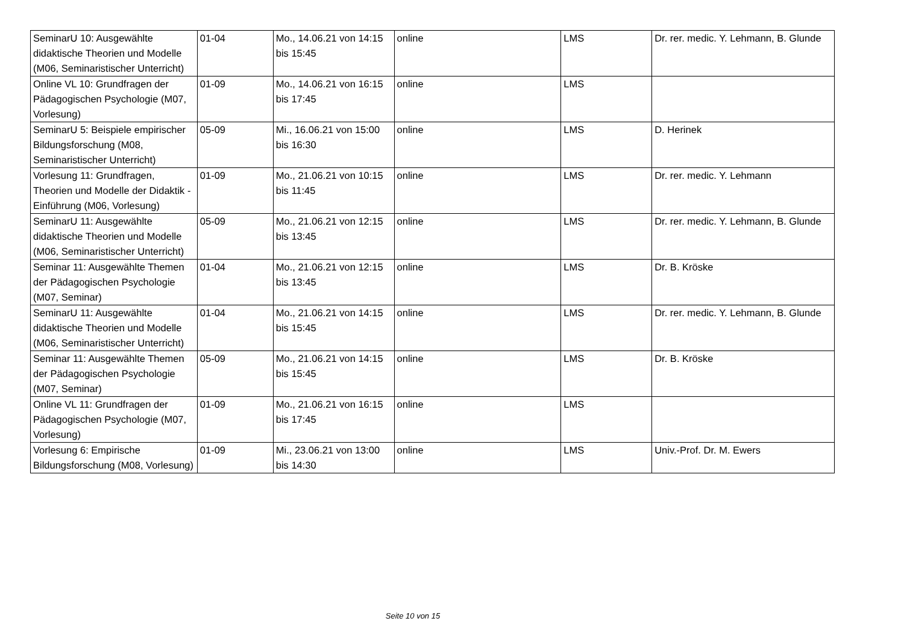| SeminarU 10: Ausgewählte didaktische Theorien und Modelle (M06, Seminaristischer Unterricht) | 01-04 | Mo., 14.06.21 von 14:15 bis 15:45 | online | LMS | Dr. rer. medic. Y. Lehmann, B. Glunde |
| Online VL 10: Grundfragen der Pädagogischen Psychologie (M07, Vorlesung) | 01-09 | Mo., 14.06.21 von 16:15 bis 17:45 | online | LMS | |
| SeminarU 5: Beispiele empirischer Bildungsforschung (M08, Seminaristischer Unterricht) | 05-09 | Mi., 16.06.21 von 15:00 bis 16:30 | online | LMS | D. Herinek |
| Vorlesung 11: Grundfragen, Theorien und Modelle der Didaktik - Einführung (M06, Vorlesung) | 01-09 | Mo., 21.06.21 von 10:15 bis 11:45 | online | LMS | Dr. rer. medic. Y. Lehmann |
| SeminarU 11: Ausgewählte didaktische Theorien und Modelle (M06, Seminaristischer Unterricht) | 05-09 | Mo., 21.06.21 von 12:15 bis 13:45 | online | LMS | Dr. rer. medic. Y. Lehmann, B. Glunde |
| Seminar 11: Ausgewählte Themen der Pädagogischen Psychologie (M07, Seminar) | 01-04 | Mo., 21.06.21 von 12:15 bis 13:45 | online | LMS | Dr. B. Kröske |
| SeminarU 11: Ausgewählte didaktische Theorien und Modelle (M06, Seminaristischer Unterricht) | 01-04 | Mo., 21.06.21 von 14:15 bis 15:45 | online | LMS | Dr. rer. medic. Y. Lehmann, B. Glunde |
| Seminar 11: Ausgewählte Themen der Pädagogischen Psychologie (M07, Seminar) | 05-09 | Mo., 21.06.21 von 14:15 bis 15:45 | online | LMS | Dr. B. Kröske |
| Online VL 11: Grundfragen der Pädagogischen Psychologie (M07, Vorlesung) | 01-09 | Mo., 21.06.21 von 16:15 bis 17:45 | online | LMS | |
| Vorlesung 6: Empirische Bildungsforschung (M08, Vorlesung) | 01-09 | Mi., 23.06.21 von 13:00 bis 14:30 | online | LMS | Univ.-Prof. Dr. M. Ewers |
Seite 10 von 15